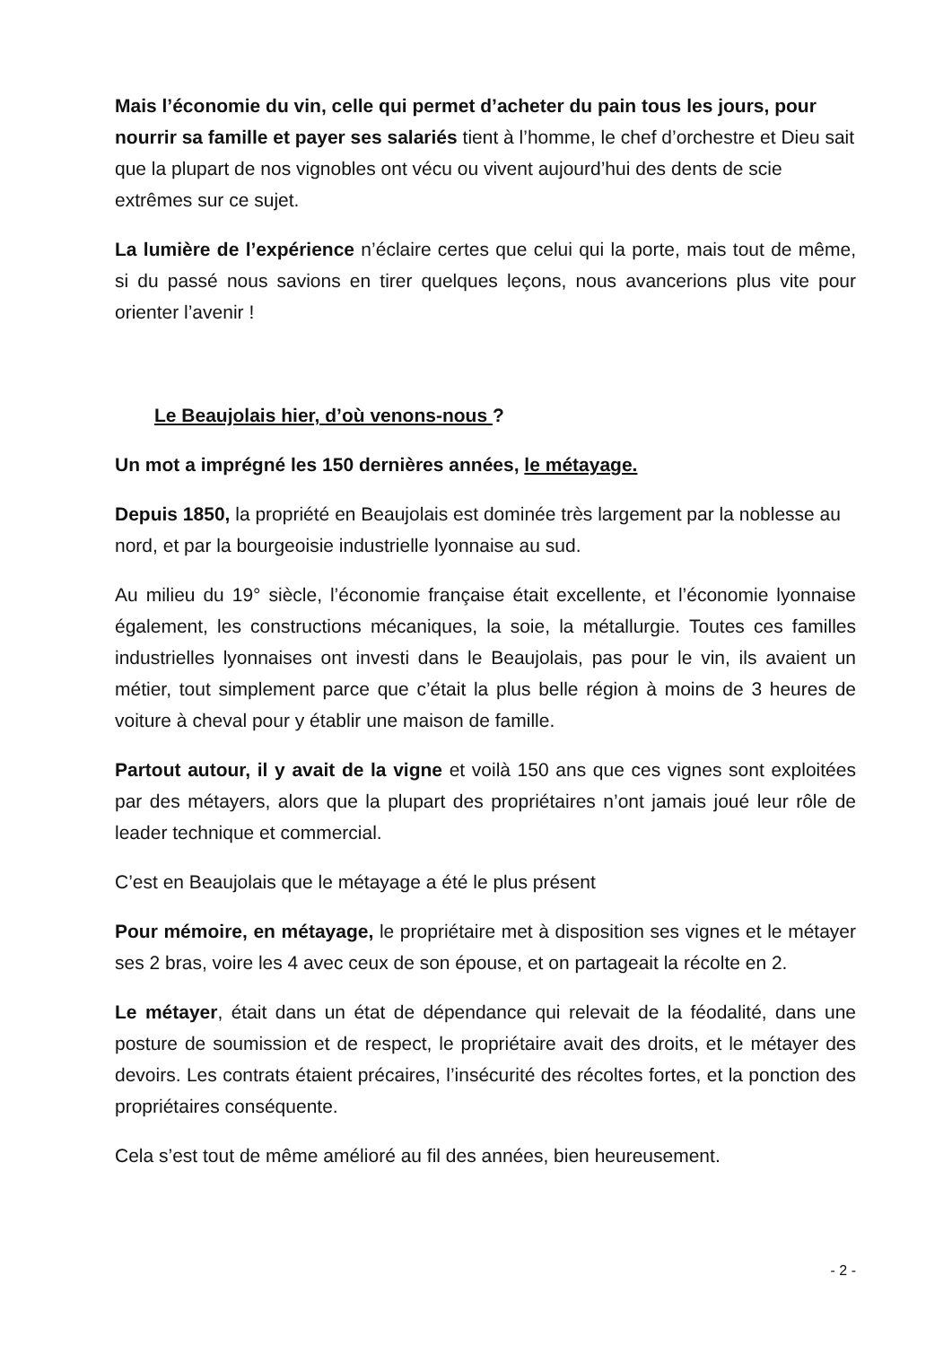Mais l’économie du vin, celle qui permet d’acheter du pain tous les jours, pour nourrir sa famille et payer ses salariés tient à l’homme, le chef d’orchestre et Dieu sait que la plupart de nos vignobles ont vécu ou vivent aujourd’hui des dents de scie extrêmes sur ce sujet.
La lumière de l’expérience n’éclaire certes que celui qui la porte, mais tout de même, si du passé nous savions en tirer quelques leçons, nous avancerions plus vite pour orienter l’avenir !
Le Beaujolais hier, d’où venons-nous ?
Un mot a imprégné les 150 dernières années, le métayage.
Depuis 1850, la propriété en Beaujolais est dominée très largement par la noblesse au nord, et par la bourgeoisie industrielle lyonnaise au sud.
Au milieu du 19° siècle, l’économie française était excellente, et l’économie lyonnaise également, les constructions mécaniques, la soie, la métallurgie. Toutes ces familles industrielles lyonnaises ont investi dans le Beaujolais, pas pour le vin, ils avaient un métier, tout simplement parce que c’était la plus belle région à moins de 3 heures de voiture à cheval pour y établir une maison de famille.
Partout autour, il y avait de la vigne et voilà 150 ans que ces vignes sont exploitées par des métayers, alors que la plupart des propriétaires n’ont jamais joué leur rôle de leader technique et commercial.
C’est en Beaujolais que le métayage a été le plus présent
Pour mémoire, en métayage, le propriétaire met à disposition ses vignes et le métayer ses 2 bras, voire les 4 avec ceux de son épouse, et on partageait la récolte en 2.
Le métayer, était dans un état de dépendance qui relevait de la féodalité, dans une posture de soumission et de respect, le propriétaire avait des droits, et le métayer des devoirs. Les contrats étaient précaires, l’insécurité des récoltes fortes, et la ponction des propriétaires conséquente.
Cela s’est tout de même amélioré au fil des années, bien heureusement.
- 2 -